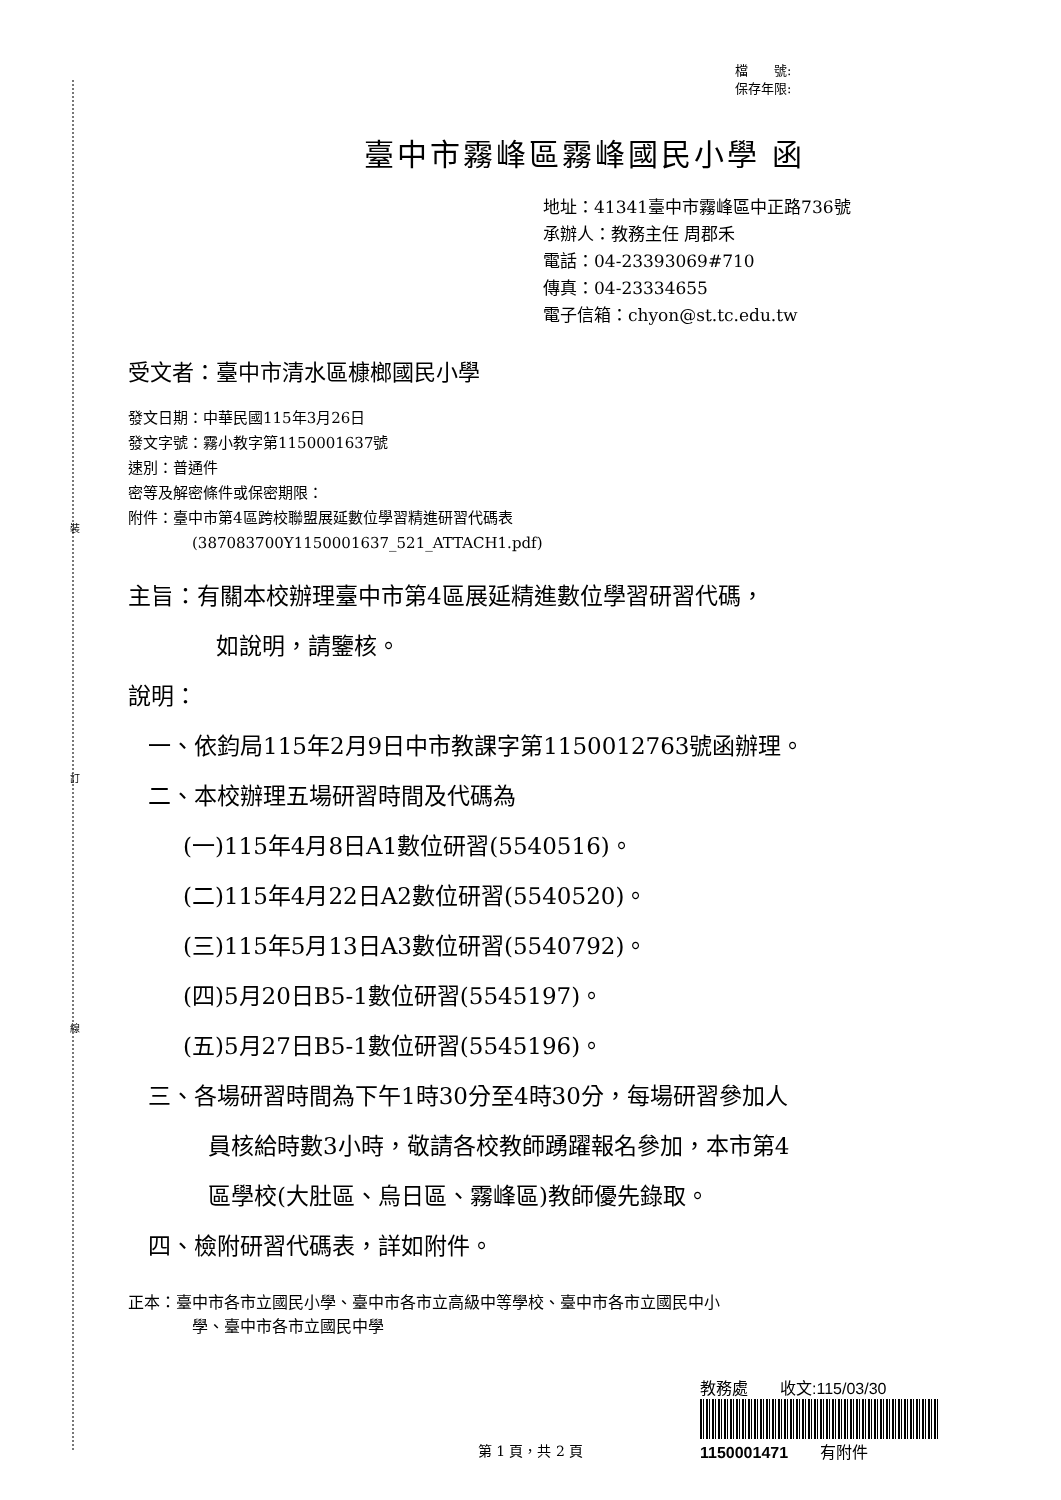裝
訂
線
檔　　號:
保存年限:
臺中市霧峰區霧峰國民小學 函
地址：41341臺中市霧峰區中正路736號
承辦人：教務主任 周郡禾
電話：04-23393069#710
傳真：04-23334655
電子信箱：chyon@st.tc.edu.tw
受文者：臺中市清水區槺榔國民小學
發文日期：中華民國115年3月26日
發文字號：霧小教字第1150001637號
速別：普通件
密等及解密條件或保密期限：
附件：臺中市第4區跨校聯盟展延數位學習精進研習代碼表
(387083700Y1150001637_521_ATTACH1.pdf)
主旨：有關本校辦理臺中市第4區展延精進數位學習研習代碼，
如說明，請鑒核。
說明：
一、依鈞局115年2月9日中市教課字第1150012763號函辦理。
二、本校辦理五場研習時間及代碼為
(一)115年4月8日A1數位研習(5540516)。
(二)115年4月22日A2數位研習(5540520)。
(三)115年5月13日A3數位研習(5540792)。
(四)5月20日B5-1數位研習(5545197)。
(五)5月27日B5-1數位研習(5545196)。
三、各場研習時間為下午1時30分至4時30分，每場研習參加人
員核給時數3小時，敬請各校教師踴躍報名參加，本市第4
區學校(大肚區、烏日區、霧峰區)教師優先錄取。
四、檢附研習代碼表，詳如附件。
正本：臺中市各市立國民小學、臺中市各市立高級中等學校、臺中市各市立國民中小
學、臺中市各市立國民中學
教務處　　收文:115/03/30
1150001471　　有附件
第 1 頁，共 2 頁